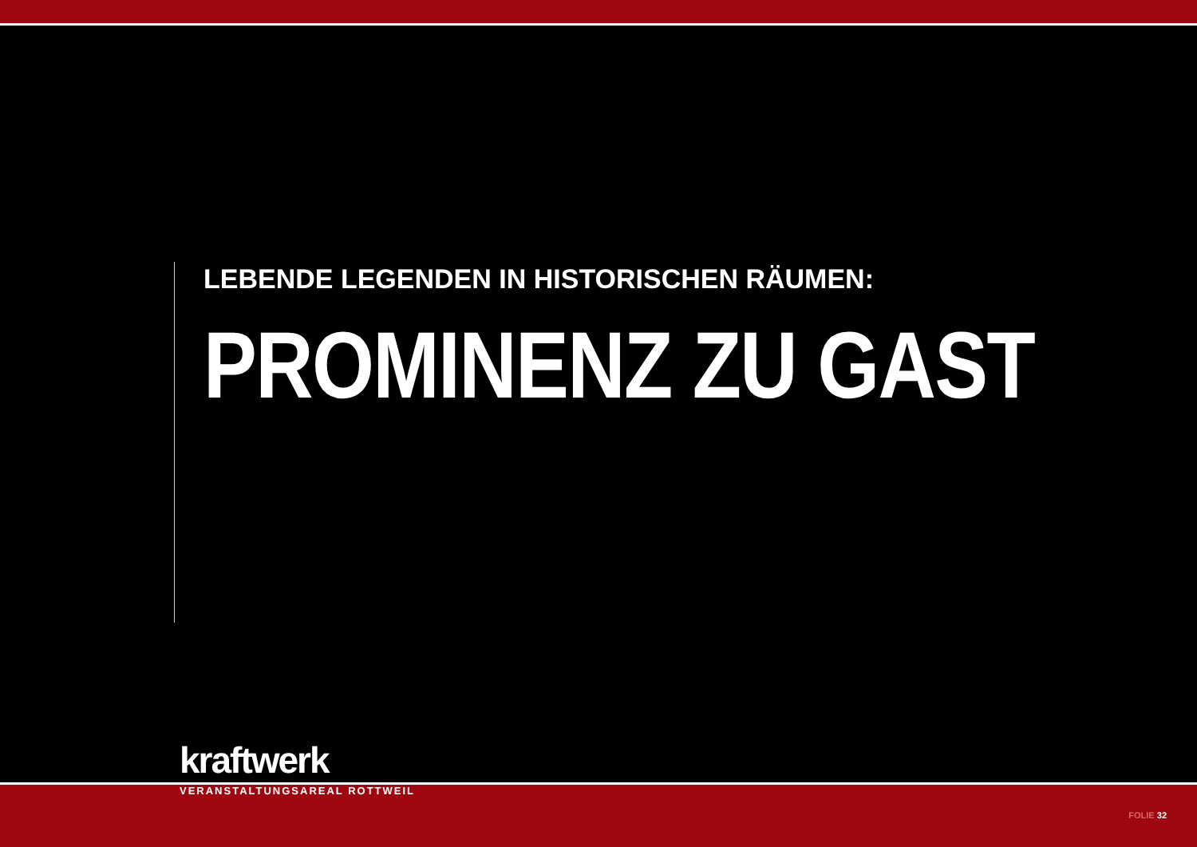LEBENDE LEGENDEN IN HISTORISCHEN RÄUMEN:
PROMINENZ ZU GAST
kraftwerk
VERANSTALTUNGSAREAL ROTTWEIL
FOLIE 32